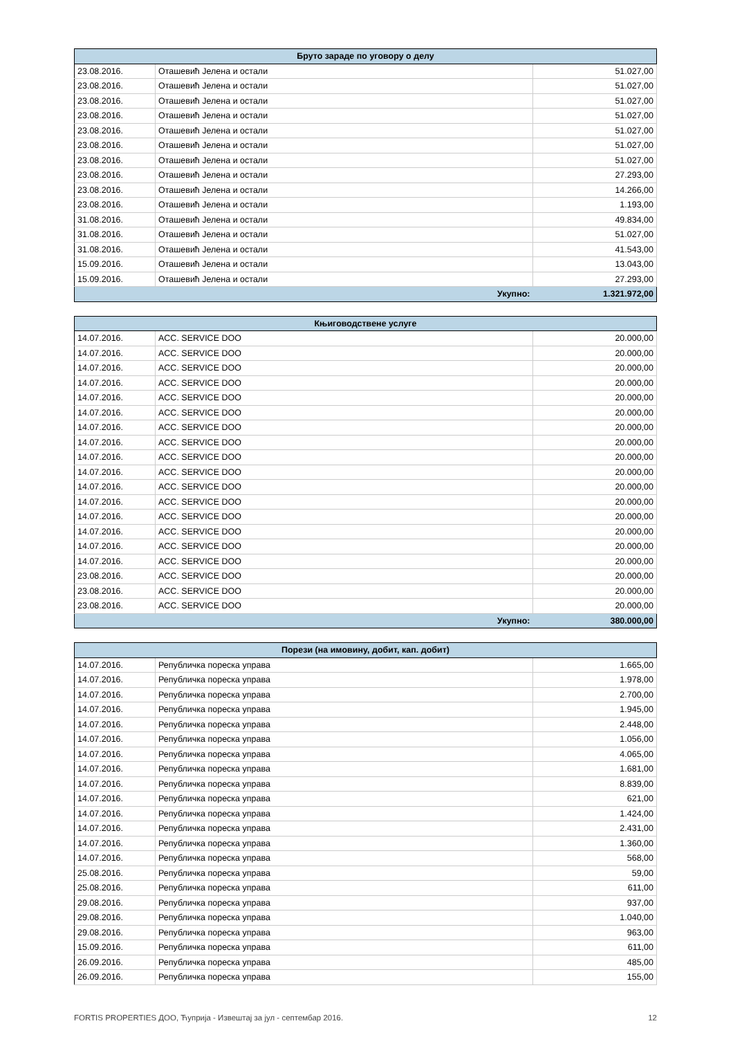| Бруто зараде по уговору о делу | | |
| --- | --- | --- |
| 23.08.2016. | Оташевић Јелена и остали | 51.027,00 |
| 23.08.2016. | Оташевић Јелена и остали | 51.027,00 |
| 23.08.2016. | Оташевић Јелена и остали | 51.027,00 |
| 23.08.2016. | Оташевић Јелена и остали | 51.027,00 |
| 23.08.2016. | Оташевић Јелена и остали | 51.027,00 |
| 23.08.2016. | Оташевић Јелена и остали | 51.027,00 |
| 23.08.2016. | Оташевић Јелена и остали | 51.027,00 |
| 23.08.2016. | Оташевић Јелена и остали | 27.293,00 |
| 23.08.2016. | Оташевић Јелена и остали | 14.266,00 |
| 23.08.2016. | Оташевић Јелена и остали | 1.193,00 |
| 31.08.2016. | Оташевић Јелена и остали | 49.834,00 |
| 31.08.2016. | Оташевић Јелена и остали | 51.027,00 |
| 31.08.2016. | Оташевић Јелена и остали | 41.543,00 |
| 15.09.2016. | Оташевић Јелена и остали | 13.043,00 |
| 15.09.2016. | Оташевић Јелена и остали | 27.293,00 |
| | Укупно: | 1.321.972,00 |
| Књиговодствене услуге | | |
| --- | --- | --- |
| 14.07.2016. | ACC. SERVICE DOO | 20.000,00 |
| 14.07.2016. | ACC. SERVICE DOO | 20.000,00 |
| 14.07.2016. | ACC. SERVICE DOO | 20.000,00 |
| 14.07.2016. | ACC. SERVICE DOO | 20.000,00 |
| 14.07.2016. | ACC. SERVICE DOO | 20.000,00 |
| 14.07.2016. | ACC. SERVICE DOO | 20.000,00 |
| 14.07.2016. | ACC. SERVICE DOO | 20.000,00 |
| 14.07.2016. | ACC. SERVICE DOO | 20.000,00 |
| 14.07.2016. | ACC. SERVICE DOO | 20.000,00 |
| 14.07.2016. | ACC. SERVICE DOO | 20.000,00 |
| 14.07.2016. | ACC. SERVICE DOO | 20.000,00 |
| 14.07.2016. | ACC. SERVICE DOO | 20.000,00 |
| 14.07.2016. | ACC. SERVICE DOO | 20.000,00 |
| 14.07.2016. | ACC. SERVICE DOO | 20.000,00 |
| 14.07.2016. | ACC. SERVICE DOO | 20.000,00 |
| 14.07.2016. | ACC. SERVICE DOO | 20.000,00 |
| 23.08.2016. | ACC. SERVICE DOO | 20.000,00 |
| 23.08.2016. | ACC. SERVICE DOO | 20.000,00 |
| 23.08.2016. | ACC. SERVICE DOO | 20.000,00 |
| | Укупно: | 380.000,00 |
| Порези (на имовину, добит, кап. добит) | | |
| --- | --- | --- |
| 14.07.2016. | Републичка пореска управа | 1.665,00 |
| 14.07.2016. | Републичка пореска управа | 1.978,00 |
| 14.07.2016. | Републичка пореска управа | 2.700,00 |
| 14.07.2016. | Републичка пореска управа | 1.945,00 |
| 14.07.2016. | Републичка пореска управа | 2.448,00 |
| 14.07.2016. | Републичка пореска управа | 1.056,00 |
| 14.07.2016. | Републичка пореска управа | 4.065,00 |
| 14.07.2016. | Републичка пореска управа | 1.681,00 |
| 14.07.2016. | Републичка пореска управа | 8.839,00 |
| 14.07.2016. | Републичка пореска управа | 621,00 |
| 14.07.2016. | Републичка пореска управа | 1.424,00 |
| 14.07.2016. | Републичка пореска управа | 2.431,00 |
| 14.07.2016. | Републичка пореска управа | 1.360,00 |
| 14.07.2016. | Републичка пореска управа | 568,00 |
| 25.08.2016. | Републичка пореска управа | 59,00 |
| 25.08.2016. | Републичка пореска управа | 611,00 |
| 29.08.2016. | Републичка пореска управа | 937,00 |
| 29.08.2016. | Републичка пореска управа | 1.040,00 |
| 29.08.2016. | Републичка пореска управа | 963,00 |
| 15.09.2016. | Републичка пореска управа | 611,00 |
| 26.09.2016. | Републичка пореска управа | 485,00 |
| 26.09.2016. | Републичка пореска управа | 155,00 |
FORTIS PROPERTIES ДОО, Ћуприја - Извештај за јул - септембар 2016. 12